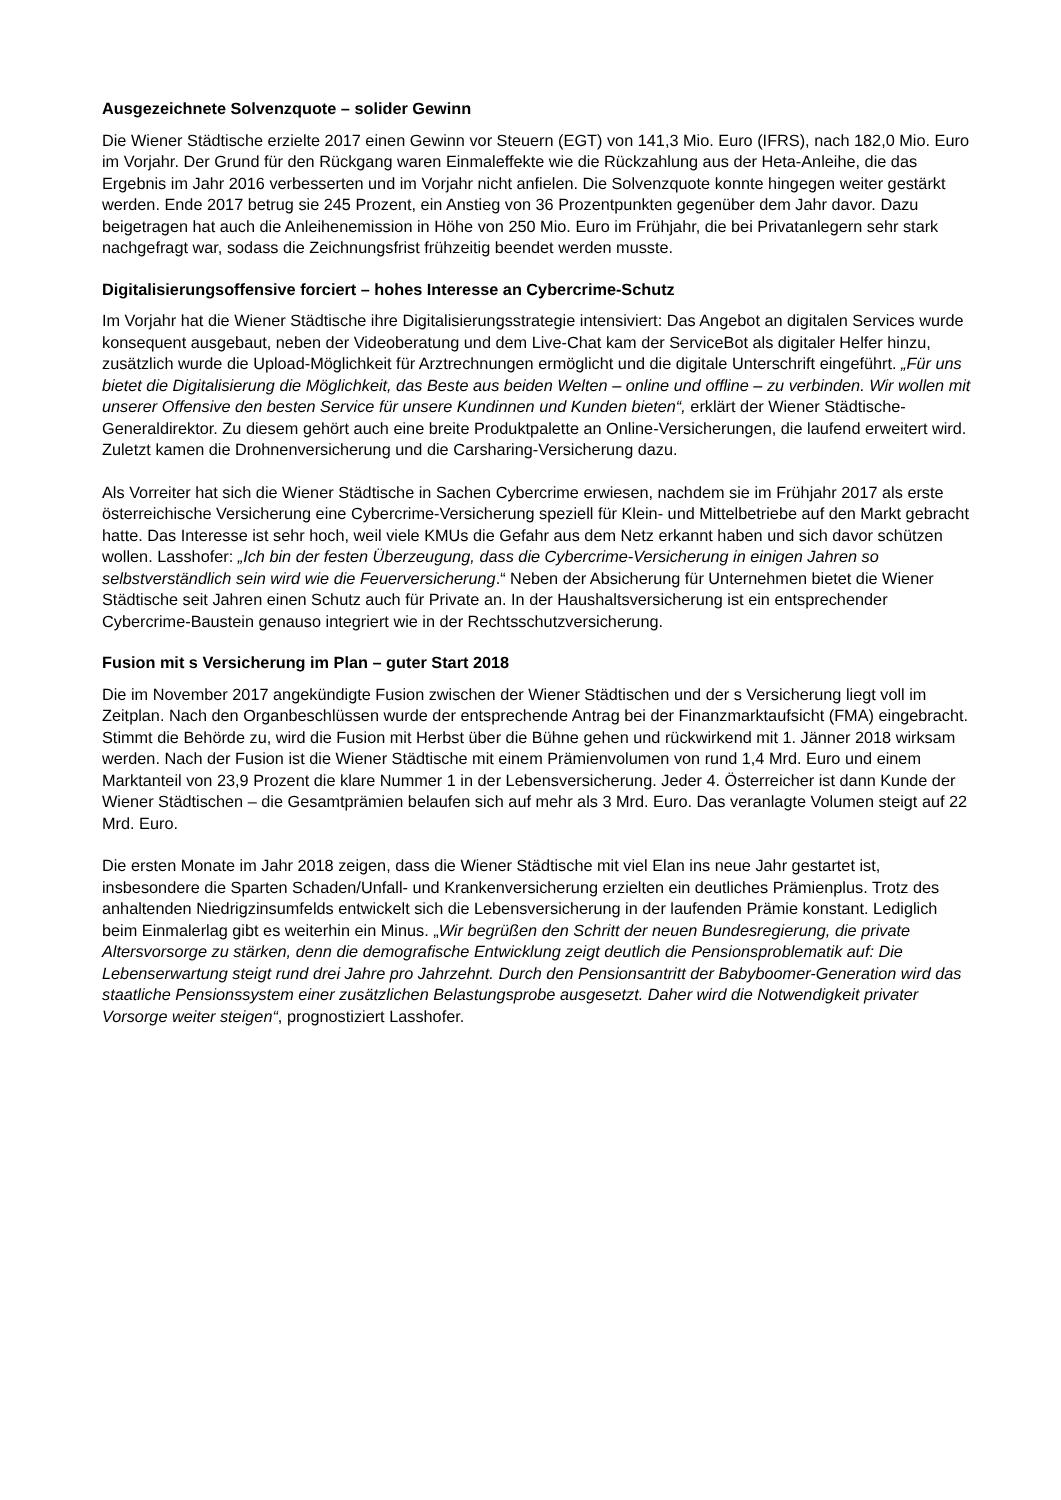Ausgezeichnete Solvenzquote – solider Gewinn
Die Wiener Städtische erzielte 2017 einen Gewinn vor Steuern (EGT) von 141,3 Mio. Euro (IFRS), nach 182,0 Mio. Euro im Vorjahr. Der Grund für den Rückgang waren Einmaleffekte wie die Rückzahlung aus der Heta-Anleihe, die das Ergebnis im Jahr 2016 verbesserten und im Vorjahr nicht anfielen. Die Solvenzquote konnte hingegen weiter gestärkt werden. Ende 2017 betrug sie 245 Prozent, ein Anstieg von 36 Prozentpunkten gegenüber dem Jahr davor. Dazu beigetragen hat auch die Anleihenemission in Höhe von 250 Mio. Euro im Frühjahr, die bei Privatanlegern sehr stark nachgefragt war, sodass die Zeichnungsfrist frühzeitig beendet werden musste.
Digitalisierungsoffensive forciert – hohes Interesse an Cybercrime-Schutz
Im Vorjahr hat die Wiener Städtische ihre Digitalisierungsstrategie intensiviert: Das Angebot an digitalen Services wurde konsequent ausgebaut, neben der Videoberatung und dem Live-Chat kam der ServiceBot als digitaler Helfer hinzu, zusätzlich wurde die Upload-Möglichkeit für Arztrechnungen ermöglicht und die digitale Unterschrift eingeführt. „Für uns bietet die Digitalisierung die Möglichkeit, das Beste aus beiden Welten – online und offline – zu verbinden. Wir wollen mit unserer Offensive den besten Service für unsere Kundinnen und Kunden bieten“, erklärt der Wiener Städtische-Generaldirektor. Zu diesem gehört auch eine breite Produktpalette an Online-Versicherungen, die laufend erweitert wird. Zuletzt kamen die Drohnenversicherung und die Carsharing-Versicherung dazu.
Als Vorreiter hat sich die Wiener Städtische in Sachen Cybercrime erwiesen, nachdem sie im Frühjahr 2017 als erste österreichische Versicherung eine Cybercrime-Versicherung speziell für Klein- und Mittelbetriebe auf den Markt gebracht hatte. Das Interesse ist sehr hoch, weil viele KMUs die Gefahr aus dem Netz erkannt haben und sich davor schützen wollen. Lasshofer: „Ich bin der festen Überzeugung, dass die Cybercrime-Versicherung in einigen Jahren so selbstverständlich sein wird wie die Feuerversicherung.“ Neben der Absicherung für Unternehmen bietet die Wiener Städtische seit Jahren einen Schutz auch für Private an. In der Haushaltsversicherung ist ein entsprechender Cybercrime-Baustein genauso integriert wie in der Rechtsschutzversicherung.
Fusion mit s Versicherung im Plan – guter Start 2018
Die im November 2017 angekündigte Fusion zwischen der Wiener Städtischen und der s Versicherung liegt voll im Zeitplan. Nach den Organbeschlüssen wurde der entsprechende Antrag bei der Finanzmarktaufsicht (FMA) eingebracht. Stimmt die Behörde zu, wird die Fusion mit Herbst über die Bühne gehen und rückwirkend mit 1. Jänner 2018 wirksam werden. Nach der Fusion ist die Wiener Städtische mit einem Prämienvolumen von rund 1,4 Mrd. Euro und einem Marktanteil von 23,9 Prozent die klare Nummer 1 in der Lebensversicherung. Jeder 4. Österreicher ist dann Kunde der Wiener Städtischen – die Gesamtprämien belaufen sich auf mehr als 3 Mrd. Euro. Das veranlagte Volumen steigt auf 22 Mrd. Euro.
Die ersten Monate im Jahr 2018 zeigen, dass die Wiener Städtische mit viel Elan ins neue Jahr gestartet ist, insbesondere die Sparten Schaden/Unfall- und Krankenversicherung erzielten ein deutliches Prämienplus. Trotz des anhaltenden Niedrigzinsumfelds entwickelt sich die Lebensversicherung in der laufenden Prämie konstant. Lediglich beim Einmalerlag gibt es weiterhin ein Minus. „Wir begrüßen den Schritt der neuen Bundesregierung, die private Altersvorsorge zu stärken, denn die demografische Entwicklung zeigt deutlich die Pensionsproblematik auf: Die Lebenserwartung steigt rund drei Jahre pro Jahrzehnt. Durch den Pensionsantritt der Babyboomer-Generation wird das staatliche Pensionssystem einer zusätzlichen Belastungsprobe ausgesetzt. Daher wird die Notwendigkeit privater Vorsorge weiter steigen“, prognostiziert Lasshofer.